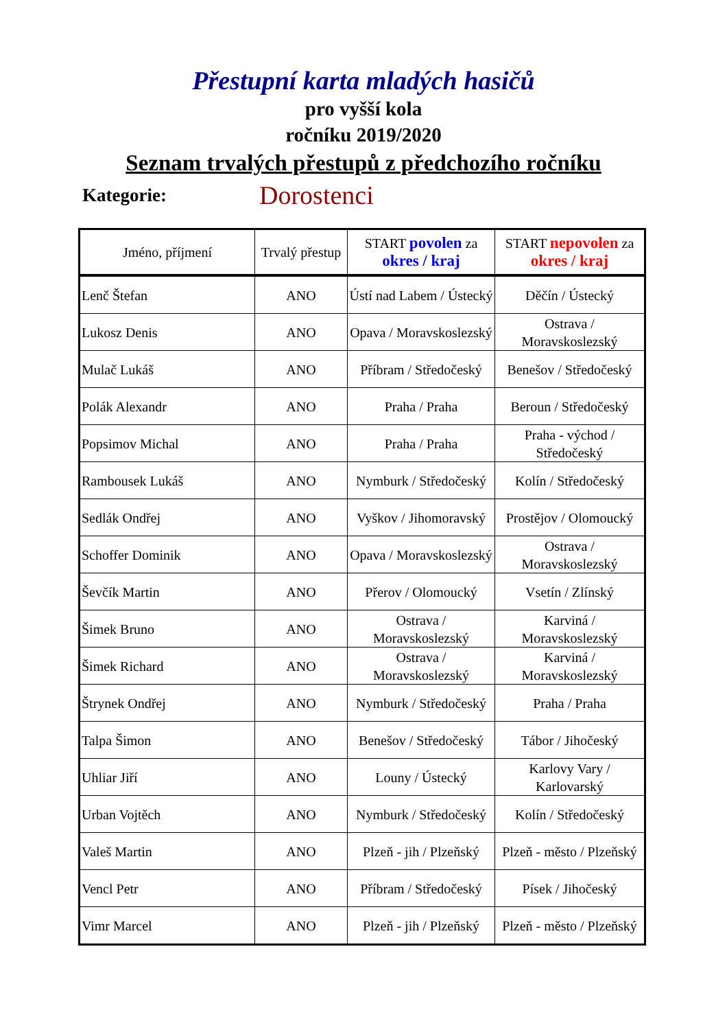Přestupní karta mladých hasičů
pro vyšší kola
ročníku 2019/2020
Seznam trvalých přestupů z předchozího ročníku
Kategorie: Dorostenci
| Jméno, příjmení | Trvalý přestup | START povolen za okres / kraj | START nepovolen za okres / kraj |
| --- | --- | --- | --- |
| Lenč Štefan | ANO | Ústí nad Labem / Ústecký | Děčín / Ústecký |
| Lukosz Denis | ANO | Opava / Moravskoslezský | Ostrava / Moravskoslezský |
| Mulač Lukáš | ANO | Příbram / Středočeský | Benešov / Středočeský |
| Polák Alexandr | ANO | Praha / Praha | Beroun / Středočeský |
| Popsimov Michal | ANO | Praha / Praha | Praha - východ / Středočeský |
| Rambousek Lukáš | ANO | Nymburk / Středočeský | Kolín / Středočeský |
| Sedlák Ondřej | ANO | Vyškov / Jihomoravský | Prostějov / Olomoucký |
| Schoffer Dominik | ANO | Opava / Moravskoslezský | Ostrava / Moravskoslezský |
| Ševčík Martin | ANO | Přerov / Olomoucký | Vsetín / Zlínský |
| Šimek Bruno | ANO | Ostrava / Moravskoslezský | Karviná / Moravskoslezský |
| Šimek Richard | ANO | Ostrava / Moravskoslezský | Karviná / Moravskoslezský |
| Štrynek Ondřej | ANO | Nymburk / Středočeský | Praha / Praha |
| Talpa Šimon | ANO | Benešov / Středočeský | Tábor / Jihočeský |
| Uhliar Jiří | ANO | Louny / Ústecký | Karlovy Vary / Karlovarský |
| Urban Vojtěch | ANO | Nymburk / Středočeský | Kolín / Středočeský |
| Valeš Martin | ANO | Plzeň - jih / Plzeňský | Plzeň - město / Plzeňský |
| Vencl Petr | ANO | Příbram / Středočeský | Písek / Jihočeský |
| Vimr Marcel | ANO | Plzeň - jih / Plzeňský | Plzeň - město / Plzeňský |